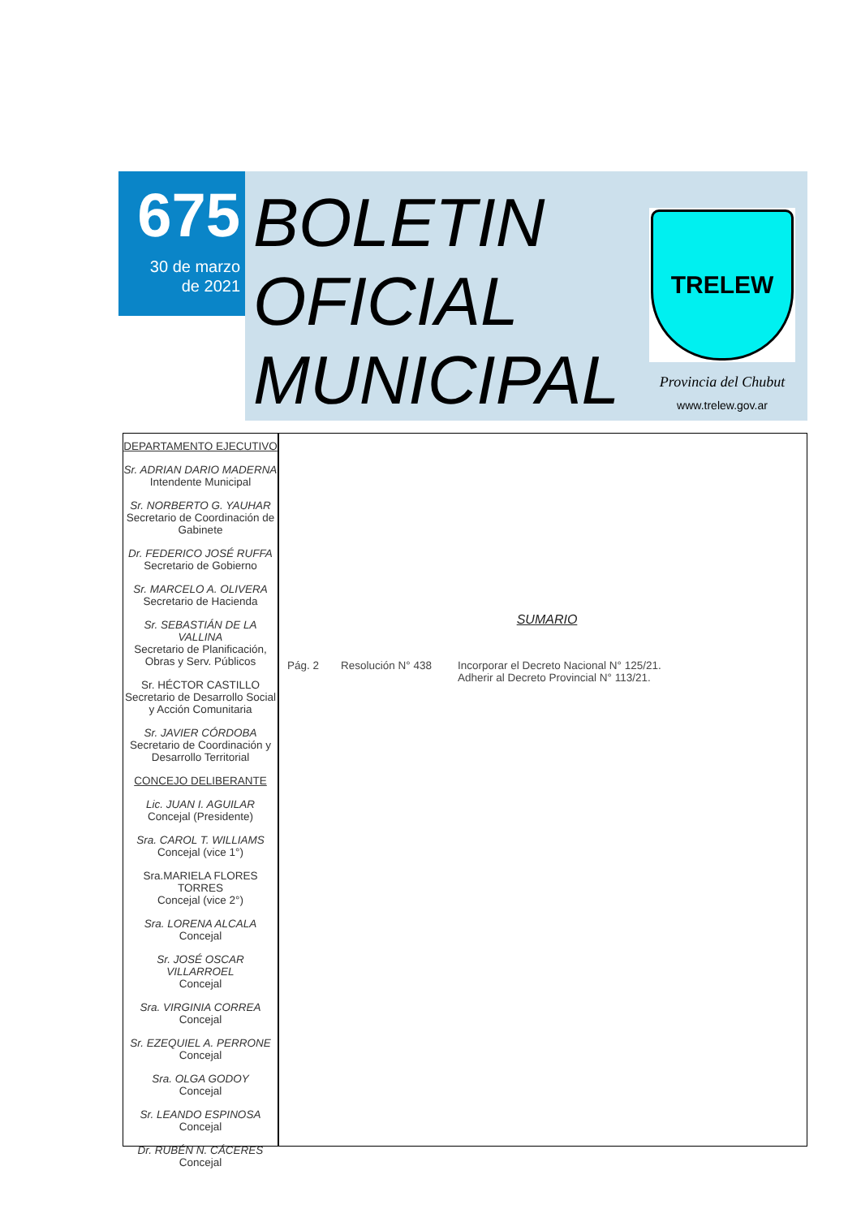675
30 de marzo
de 2021
BOLETIN
OFICIAL
MUNICIPAL
TRELEW
Provincia del Chubut
www.trelew.gov.ar
DEPARTAMENTO EJECUTIVO
Sr. ADRIAN DARIO MADERNA
Intendente Municipal
Sr. NORBERTO G. YAUHAR
Secretario de Coordinación de Gabinete
Dr. FEDERICO JOSÉ RUFFA
Secretario de Gobierno
Sr. MARCELO A. OLIVERA
Secretario de Hacienda
Sr. SEBASTIÁN DE LA VALLINA
Secretario de Planificación, Obras y Serv. Públicos
Sr. HÉCTOR CASTILLO
Secretario de Desarrollo Social y Acción Comunitaria
Sr. JAVIER CÓRDOBA
Secretario de Coordinación y Desarrollo Territorial
CONCEJO DELIBERANTE
Lic. JUAN I. AGUILAR
Concejal (Presidente)
Sra. CAROL T. WILLIAMS
Concejal (vice 1°)
Sra.MARIELA FLORES TORRES
Concejal (vice 2°)
Sra. LORENA ALCALA
Concejal
Sr. JOSÉ OSCAR VILLARROEL
Concejal
Sra. VIRGINIA CORREA
Concejal
Sr. EZEQUIEL A. PERRONE
Concejal
Sra. OLGA GODOY
Concejal
Sr. LEANDO ESPINOSA
Concejal
Dr. RUBÉN N. CÁCERES
Concejal
SUMARIO
Pág. 2 Resolución N° 438 Incorporar el Decreto Nacional N° 125/21.
Adherir al Decreto Provincial N° 113/21.